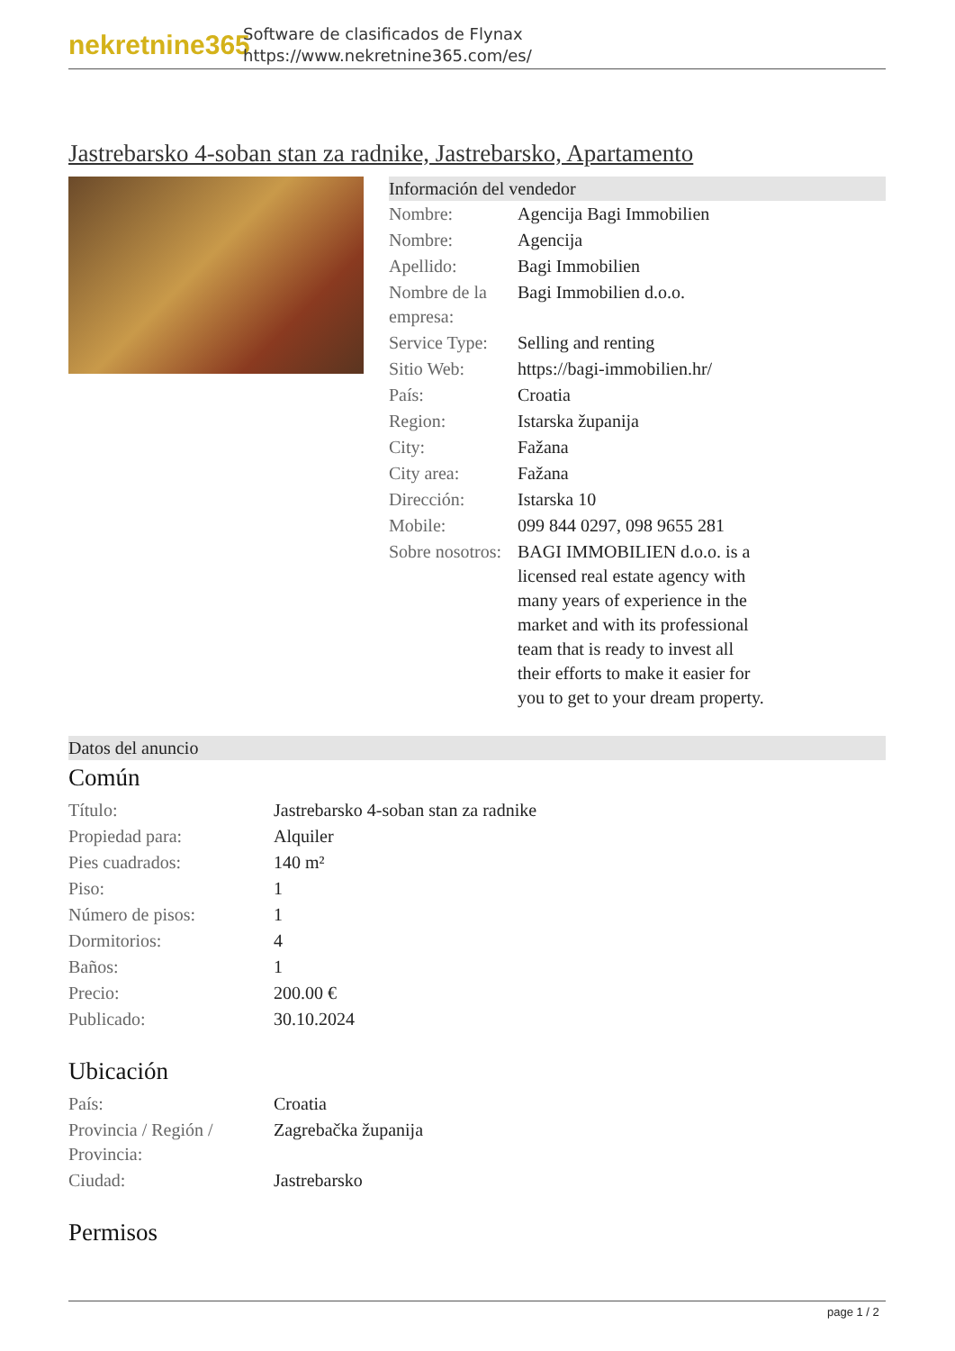nekretnine365
Software de clasificados de Flynax
https://www.nekretnine365.com/es/
Jastrebarsko 4-soban stan za radnike, Jastrebarsko, Apartamento
Información del vendedor
| Nombre: | Agencija Bagi Immobilien |
| Nombre: | Agencija |
| Apellido: | Bagi Immobilien |
| Nombre de la empresa: | Bagi Immobilien d.o.o. |
| Service Type: | Selling and renting |
| Sitio Web: | https://bagi-immobilien.hr/ |
| País: | Croatia |
| Region: | Istarska županija |
| City: | Fažana |
| City area: | Fažana |
| Dirección: | Istarska 10 |
| Mobile: | 099 844 0297, 098 9655 281 |
| Sobre nosotros: | BAGI IMMOBILIEN d.o.o. is a licensed real estate agency with many years of experience in the market and with its professional team that is ready to invest all their efforts to make it easier for you to get to your dream property. |
Datos del anuncio
Común
| Título: | Jastrebarsko 4-soban stan za radnike |
| Propiedad para: | Alquiler |
| Pies cuadrados: | 140 m² |
| Piso: | 1 |
| Número de pisos: | 1 |
| Dormitorios: | 4 |
| Baños: | 1 |
| Precio: | 200.00 € |
| Publicado: | 30.10.2024 |
Ubicación
| País: | Croatia |
| Provincia / Región / Provincia: | Zagrebačka županija |
| Ciudad: | Jastrebarsko |
Permisos
page 1 / 2